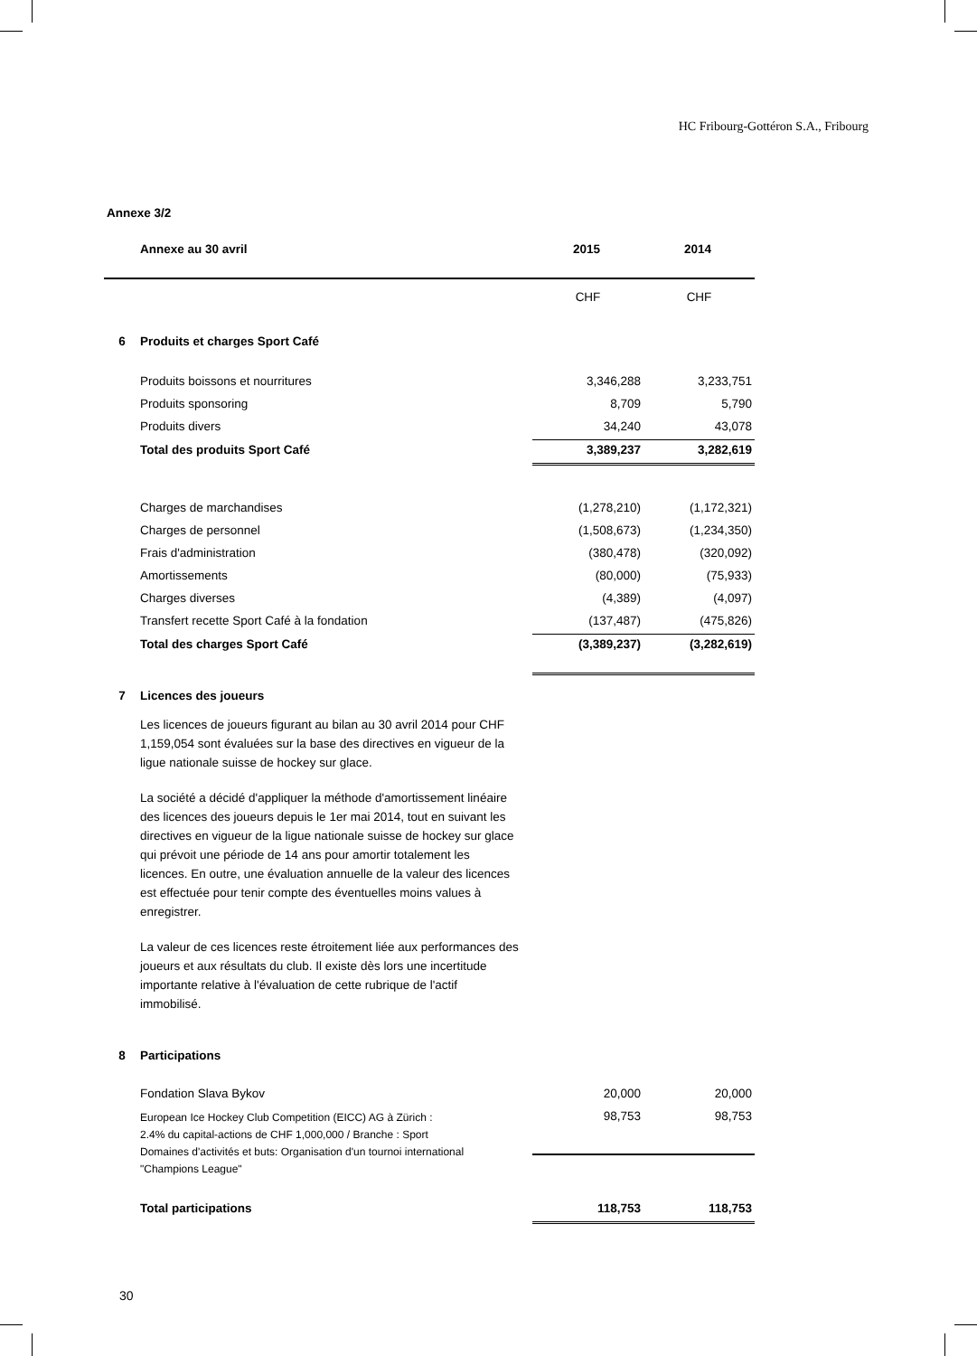HC Fribourg-Gottéron S.A., Fribourg
Annexe 3/2
| | Annexe au 30 avril | 2015 | 2014 |
| --- | --- | --- | --- |
| | | CHF | CHF |
| 6 | Produits et charges Sport Café | | |
| | Produits boissons et nourritures | 3,346,288 | 3,233,751 |
| | Produits sponsoring | 8,709 | 5,790 |
| | Produits divers | 34,240 | 43,078 |
| | Total des produits Sport Café | 3,389,237 | 3,282,619 |
| | Charges de marchandises | (1,278,210) | (1,172,321) |
| | Charges de personnel | (1,508,673) | (1,234,350) |
| | Frais d'administration | (380,478) | (320,092) |
| | Amortissements | (80,000) | (75,933) |
| | Charges diverses | (4,389) | (4,097) |
| | Transfert recette Sport Café à la fondation | (137,487) | (475,826) |
| | Total des charges Sport Café | (3,389,237) | (3,282,619) |
| 7 | Licences des joueurs | | |
Les licences de joueurs figurant au bilan au 30 avril 2014 pour CHF 1,159,054 sont évaluées sur la base des directives en vigueur de la ligue nationale suisse de hockey sur glace.
La société a décidé d'appliquer la méthode d'amortissement linéaire des licences des joueurs depuis le 1er mai 2014, tout en suivant les directives en vigueur de la ligue nationale suisse de hockey sur glace qui prévoit une période de 14 ans pour amortir totalement les licences. En outre, une évaluation annuelle de la valeur des licences est effectuée pour tenir compte des éventuelles moins values à enregistrer.
La valeur de ces licences reste étroitement liée aux performances des joueurs et aux résultats du club. Il existe dès lors une incertitude importante relative à l'évaluation de cette rubrique de l'actif immobilisé.
| 8 | Participations | | |
| | Fondation Slava Bykov | 20,000 | 20,000 |
| | European Ice Hockey Club Competition (EICC) AG à Zürich : 2.4% du capital-actions de CHF 1,000,000 / Branche : Sport Domaines d'activités et buts: Organisation d'un tournoi international "Champions League" | 98,753 | 98,753 |
| | Total participations | 118,753 | 118,753 |
30